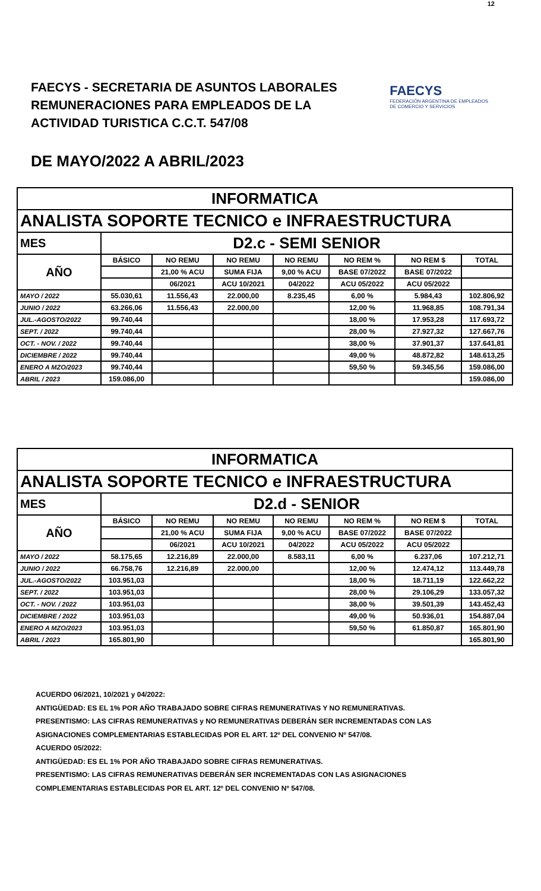12
FAECYS - SECRETARIA DE ASUNTOS LABORALES
REMUNERACIONES PARA EMPLEADOS DE LA
ACTIVIDAD TURISTICA C.C.T. 547/08
FAECYS
FEDERACIÓN ARGENTINA DE EMPLEADOS
DE COMERCIO Y SERVICIOS
DE MAYO/2022 A ABRIL/2023
| INFORMATICA | | | | | | | |
| --- | --- | --- | --- | --- | --- | --- | --- |
| ANALISTA SOPORTE TECNICO e INFRAESTRUCTURA | | | | | | | |
| MES | D2.c - SEMI SENIOR | | | | | | |
| AÑO | BÁSICO | NO REMU | NO REMU | NO REMU | NO REM % | NO REM $ | TOTAL |
| | | 21,00 % ACU | SUMA FIJA | 9,00 % ACU | BASE 07/2022 | BASE 07/2022 | |
| | | 06/2021 | ACU 10/2021 | 04/2022 | ACU 05/2022 | ACU 05/2022 | |
| MAYO / 2022 | 55.030,61 | 11.556,43 | 22.000,00 | 8.235,45 | 6,00 % | 5.984,43 | 102.806,92 |
| JUNIO / 2022 | 63.266,06 | 11.556,43 | 22.000,00 | | 12,00 % | 11.968,85 | 108.791,34 |
| JUL.-AGOSTO/2022 | 99.740,44 | | | | 18,00 % | 17.953,28 | 117.693,72 |
| SEPT. / 2022 | 99.740,44 | | | | 28,00 % | 27.927,32 | 127.667,76 |
| OCT. - NOV. / 2022 | 99.740,44 | | | | 38,00 % | 37.901,37 | 137.641,81 |
| DICIEMBRE / 2022 | 99.740,44 | | | | 49,00 % | 48.872,82 | 148.613,25 |
| ENERO A MZO/2023 | 99.740,44 | | | | 59,50 % | 59.345,56 | 159.086,00 |
| ABRIL / 2023 | 159.086,00 | | | | | | 159.086,00 |
| INFORMATICA | | | | | | | |
| --- | --- | --- | --- | --- | --- | --- | --- |
| ANALISTA SOPORTE TECNICO e INFRAESTRUCTURA | | | | | | | |
| MES | D2.d - SENIOR | | | | | | |
| AÑO | BÁSICO | NO REMU | NO REMU | NO REMU | NO REM % | NO REM $ | TOTAL |
| | | 21,00 % ACU | SUMA FIJA | 9,00 % ACU | BASE 07/2022 | BASE 07/2022 | |
| | | 06/2021 | ACU 10/2021 | 04/2022 | ACU 05/2022 | ACU 05/2022 | |
| MAYO / 2022 | 58.175,65 | 12.216,89 | 22.000,00 | 8.583,11 | 6,00 % | 6.237,06 | 107.212,71 |
| JUNIO / 2022 | 66.758,76 | 12.216,89 | 22.000,00 | | 12,00 % | 12.474,12 | 113.449,78 |
| JUL.-AGOSTO/2022 | 103.951,03 | | | | 18,00 % | 18.711,19 | 122.662,22 |
| SEPT. / 2022 | 103.951,03 | | | | 28,00 % | 29.106,29 | 133.057,32 |
| OCT. - NOV. / 2022 | 103.951,03 | | | | 38,00 % | 39.501,39 | 143.452,43 |
| DICIEMBRE / 2022 | 103.951,03 | | | | 49,00 % | 50.936,01 | 154.887,04 |
| ENERO A MZO/2023 | 103.951,03 | | | | 59,50 % | 61.850,87 | 165.801,90 |
| ABRIL / 2023 | 165.801,90 | | | | | | 165.801,90 |
ACUERDO 06/2021, 10/2021 y 04/2022:
ANTIGÜEDAD: ES EL 1% POR AÑO TRABAJADO SOBRE CIFRAS REMUNERATIVAS Y NO REMUNERATIVAS.
PRESENTISMO: LAS CIFRAS REMUNERATIVAS y NO REMUNERATIVAS DEBERÁN SER INCREMENTADAS CON LAS
ASIGNACIONES COMPLEMENTARIAS ESTABLECIDAS POR EL ART. 12º DEL CONVENIO Nº 547/08.
ACUERDO 05/2022:
ANTIGÜEDAD: ES EL 1% POR AÑO TRABAJADO SOBRE CIFRAS REMUNERATIVAS.
PRESENTISMO: LAS CIFRAS REMUNERATIVAS DEBERÁN SER INCREMENTADAS CON LAS ASIGNACIONES
COMPLEMENTARIAS ESTABLECIDAS POR EL ART. 12º DEL CONVENIO Nº 547/08.